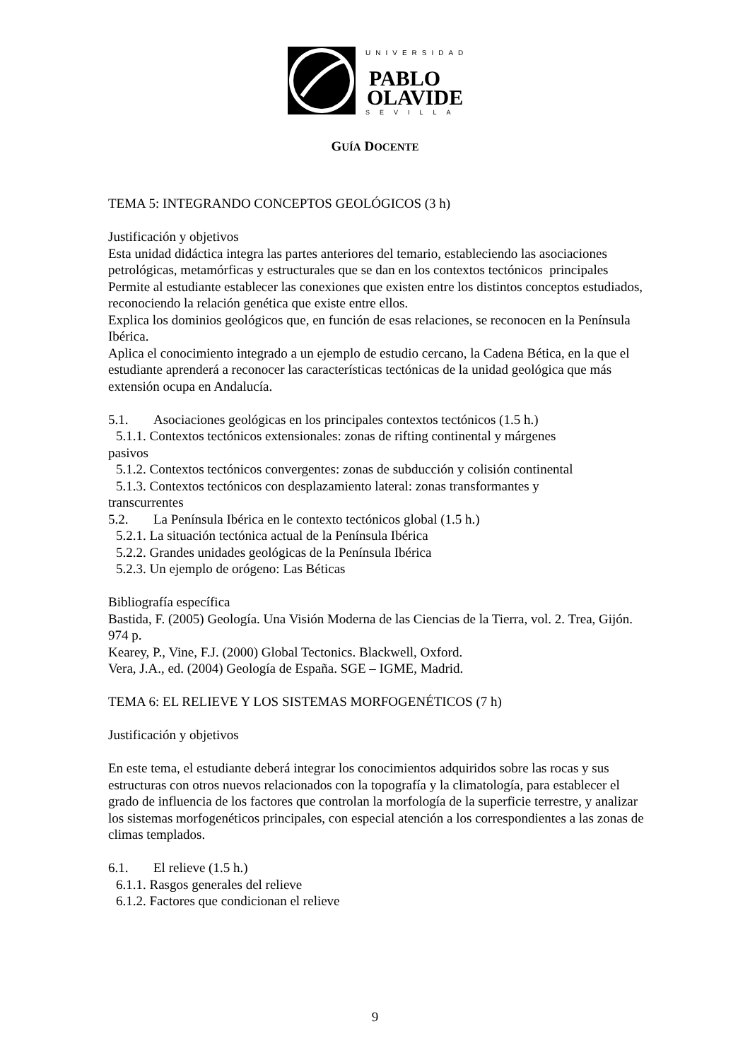UNIVERSIDAD
PABLO
OLAVIDE
SEVILLA
GUÍA DOCENTE
TEMA 5: INTEGRANDO CONCEPTOS GEOLÓGICOS (3 h)
Justificación y objetivos
Esta unidad didáctica integra las partes anteriores del temario, estableciendo las asociaciones petrológicas, metamórficas y estructurales que se dan en los contextos tectónicos principales
Permite al estudiante establecer las conexiones que existen entre los distintos conceptos estudiados, reconociendo la relación genética que existe entre ellos.
Explica los dominios geológicos que, en función de esas relaciones, se reconocen en la Península Ibérica.
Aplica el conocimiento integrado a un ejemplo de estudio cercano, la Cadena Bética, en la que el estudiante aprenderá a reconocer las características tectónicas de la unidad geológica que más extensión ocupa en Andalucía.
5.1. Asociaciones geológicas en los principales contextos tectónicos (1.5 h.)
5.1.1. Contextos tectónicos extensionales: zonas de rifting continental y márgenes
pasivos
5.1.2. Contextos tectónicos convergentes: zonas de subducción y colisión continental
5.1.3. Contextos tectónicos con desplazamiento lateral: zonas transformantes y
transcurrentes
5.2. La Península Ibérica en le contexto tectónicos global (1.5 h.)
5.2.1. La situación tectónica actual de la Península Ibérica
5.2.2. Grandes unidades geológicas de la Península Ibérica
5.2.3. Un ejemplo de orógeno: Las Béticas
Bibliografía específica
Bastida, F. (2005) Geología. Una Visión Moderna de las Ciencias de la Tierra, vol. 2. Trea, Gijón. 974 p.
Kearey, P., Vine, F.J. (2000) Global Tectonics. Blackwell, Oxford.
Vera, J.A., ed. (2004) Geología de España. SGE – IGME, Madrid.
TEMA 6: EL RELIEVE Y LOS SISTEMAS MORFOGENÉTICOS (7 h)
Justificación y objetivos
En este tema, el estudiante deberá integrar los conocimientos adquiridos sobre las rocas y sus estructuras con otros nuevos relacionados con la topografía y la climatología, para establecer el grado de influencia de los factores que controlan la morfología de la superficie terrestre, y analizar los sistemas morfogenéticos principales, con especial atención a los correspondientes a las zonas de climas templados.
6.1. El relieve (1.5 h.)
6.1.1. Rasgos generales del relieve
6.1.2. Factores que condicionan el relieve
9